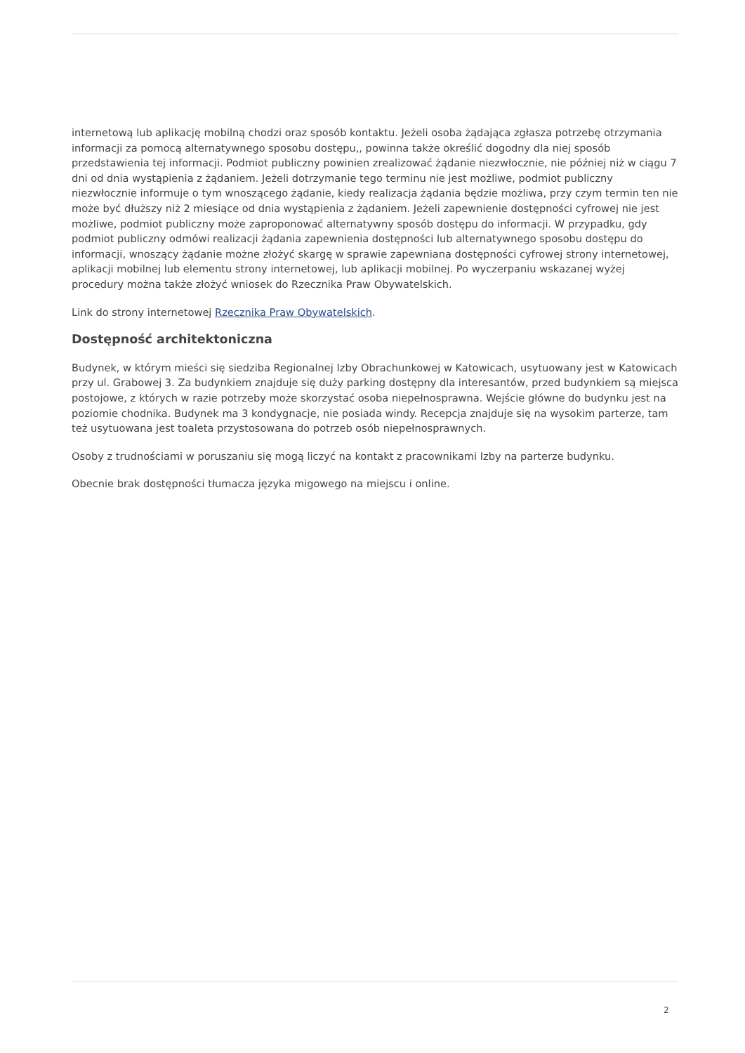internetową lub aplikację mobilną chodzi oraz sposób kontaktu. Jeżeli osoba żądająca zgłasza potrzebę otrzymania informacji za pomocą alternatywnego sposobu dostępu,, powinna także określić dogodny dla niej sposób przedstawienia tej informacji. Podmiot publiczny powinien zrealizować żądanie niezwłocznie, nie później niż w ciągu 7 dni od dnia wystąpienia z żądaniem. Jeżeli dotrzymanie tego terminu nie jest możliwe, podmiot publiczny niezwłocznie informuje o tym wnoszącego żądanie, kiedy realizacja żądania będzie możliwa, przy czym termin ten nie może być dłuższy niż 2 miesiące od dnia wystąpienia z żądaniem. Jeżeli zapewnienie dostępności cyfrowej nie jest możliwe, podmiot publiczny może zaproponować alternatywny sposób dostępu do informacji. W przypadku, gdy podmiot publiczny odmówi realizacji żądania zapewnienia dostępności lub alternatywnego sposobu dostępu do informacji, wnoszący żądanie możne złożyć skargę w sprawie zapewniana dostępności cyfrowej strony internetowej, aplikacji mobilnej lub elementu strony internetowej, lub aplikacji mobilnej. Po wyczerpaniu wskazanej wyżej procedury można także złożyć wniosek do Rzecznika Praw Obywatelskich.
Link do strony internetowej Rzecznika Praw Obywatelskich.
Dostępność architektoniczna
Budynek, w którym mieści się siedziba Regionalnej Izby Obrachunkowej w Katowicach, usytuowany jest w Katowicach przy ul. Grabowej 3. Za budynkiem znajduje się duży parking dostępny dla interesantów, przed budynkiem są miejsca postojowe, z których w razie potrzeby może skorzystać osoba niepełnosprawna. Wejście główne do budynku jest na poziomie chodnika. Budynek ma 3 kondygnacje, nie posiada windy. Recepcja znajduje się na wysokim parterze, tam też usytuowana jest toaleta przystosowana do potrzeb osób niepełnosprawnych.
Osoby z trudnościami w poruszaniu się mogą liczyć na kontakt z pracownikami Izby na parterze budynku.
Obecnie brak dostępności tłumacza języka migowego na miejscu i online.
2